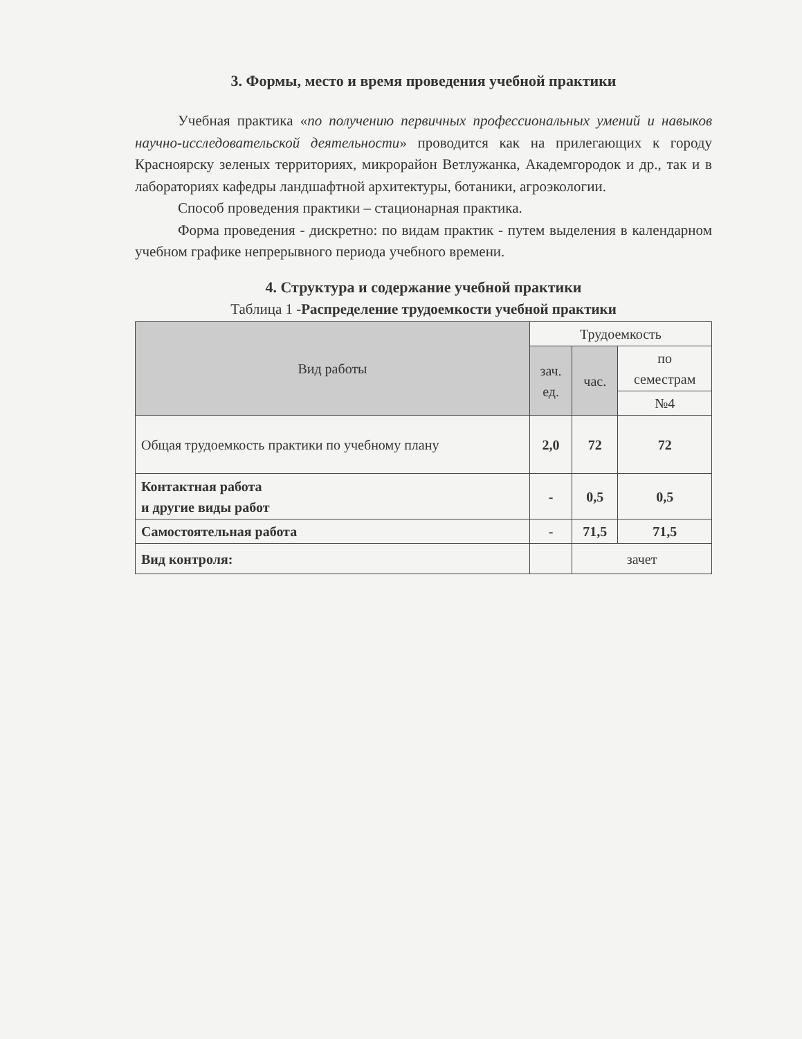3. Формы, место и время проведения учебной практики
Учебная практика «по получению первичных профессиональных умений и навыков научно-исследовательской деятельности» проводится как на прилегающих к городу Красноярску зеленых территориях, микрорайон Ветлужанка, Академгородок и др., так и в лабораториях кафедры ландшафтной архитектуры, ботаники, агроэкологии.
Способ проведения практики – стационарная практика.
Форма проведения - дискретно: по видам практик - путем выделения в календарном учебном графике непрерывного периода учебного времени.
4. Структура и содержание учебной практики
Таблица 1 -Распределение трудоемкости учебной практики
| Вид работы | Трудоемкость | | |
| --- | --- | --- | --- |
| | зач. ед. | час. | по семестрам |
| | | | №4 |
| Общая трудоемкость практики по учебному плану | 2,0 | 72 | 72 |
| Контактная работа и другие виды работ | - | 0,5 | 0,5 |
| Самостоятельная работа | - | 71,5 | 71,5 |
| Вид контроля: | | зачет | |